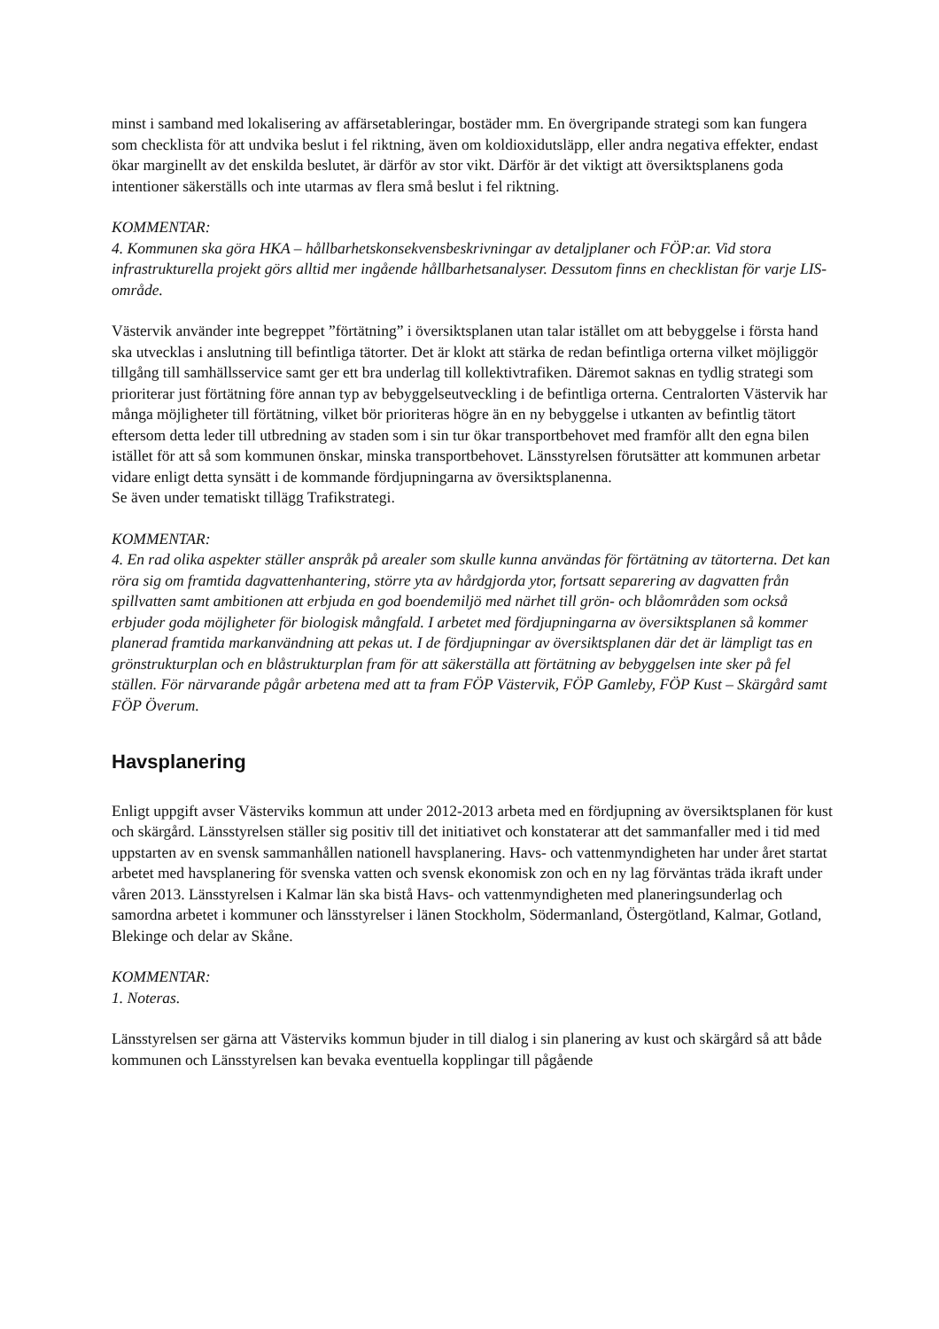minst i samband med lokalisering av affärsetableringar, bostäder mm. En övergripande strategi som kan fungera som checklista för att undvika beslut i fel riktning, även om koldioxidutsläpp, eller andra negativa effekter, endast ökar marginellt av det enskilda beslutet, är därför av stor vikt. Därför är det viktigt att översiktsplanens goda intentioner säkerställs och inte utarmas av flera små beslut i fel riktning.
KOMMENTAR:
4. Kommunen ska göra HKA – hållbarhetskonsekvensbeskrivningar av detaljplaner och FÖP:ar. Vid stora infrastrukturella projekt görs alltid mer ingående hållbarhetsanalyser. Dessutom finns en checklistan för varje LIS-område.
Västervik använder inte begreppet ”förtätning” i översiktsplanen utan talar istället om att bebyggelse i första hand ska utvecklas i anslutning till befintliga tätorter. Det är klokt att stärka de redan befintliga orterna vilket möjliggör tillgång till samhällsservice samt ger ett bra underlag till kollektivtrafiken. Däremot saknas en tydlig strategi som prioriterar just förtätning före annan typ av bebyggelseutveckling i de befintliga orterna. Centralorten Västervik har många möjligheter till förtätning, vilket bör prioriteras högre än en ny bebyggelse i utkanten av befintlig tätort eftersom detta leder till utbredning av staden som i sin tur ökar transportbehovet med framför allt den egna bilen istället för att så som kommunen önskar, minska transportbehovet. Länsstyrelsen förutsätter att kommunen arbetar vidare enligt detta synsätt i de kommande fördjupningarna av översiktsplanenna.
Se även under tematiskt tillägg Trafikstrategi.
KOMMENTAR:
4. En rad olika aspekter ställer anspråk på arealer som skulle kunna användas för förtätning av tätorterna. Det kan röra sig om framtida dagvattenhantering, större yta av hårdgjorda ytor, fortsatt separering av dagvatten från spillvatten samt ambitionen att erbjuda en god boendemiljö med närhet till grön- och blåområden som också erbjuder goda möjligheter för biologisk mångfald. I arbetet med fördjupningarna av översiktsplanen så kommer planerad framtida markanvändning att pekas ut. I de fördjupningar av översiktsplanen där det är lämpligt tas en grönstrukturplan och en blåstrukturplan fram för att säkerställa att förtätning av bebyggelsen inte sker på fel ställen. För närvarande pågår arbetena med att ta fram FÖP Västervik, FÖP Gamleby, FÖP Kust – Skärgård samt FÖP Överum.
Havsplanering
Enligt uppgift avser Västerviks kommun att under 2012-2013 arbeta med en fördjupning av översiktsplanen för kust och skärgård. Länsstyrelsen ställer sig positiv till det initiativet och konstaterar att det sammanfaller med i tid med uppstarten av en svensk sammanhållen nationell havsplanering. Havs- och vattenmyndigheten har under året startat arbetet med havsplanering för svenska vatten och svensk ekonomisk zon och en ny lag förväntas träda ikraft under våren 2013. Länsstyrelsen i Kalmar län ska bistå Havs- och vattenmyndigheten med planeringsunderlag och samordna arbetet i kommuner och länsstyrelser i länen Stockholm, Södermanland, Östergötland, Kalmar, Gotland, Blekinge och delar av Skåne.
KOMMENTAR:
1. Noteras.
Länsstyrelsen ser gärna att Västerviks kommun bjuder in till dialog i sin planering av kust och skärgård så att både kommunen och Länsstyrelsen kan bevaka eventuella kopplingar till pågående